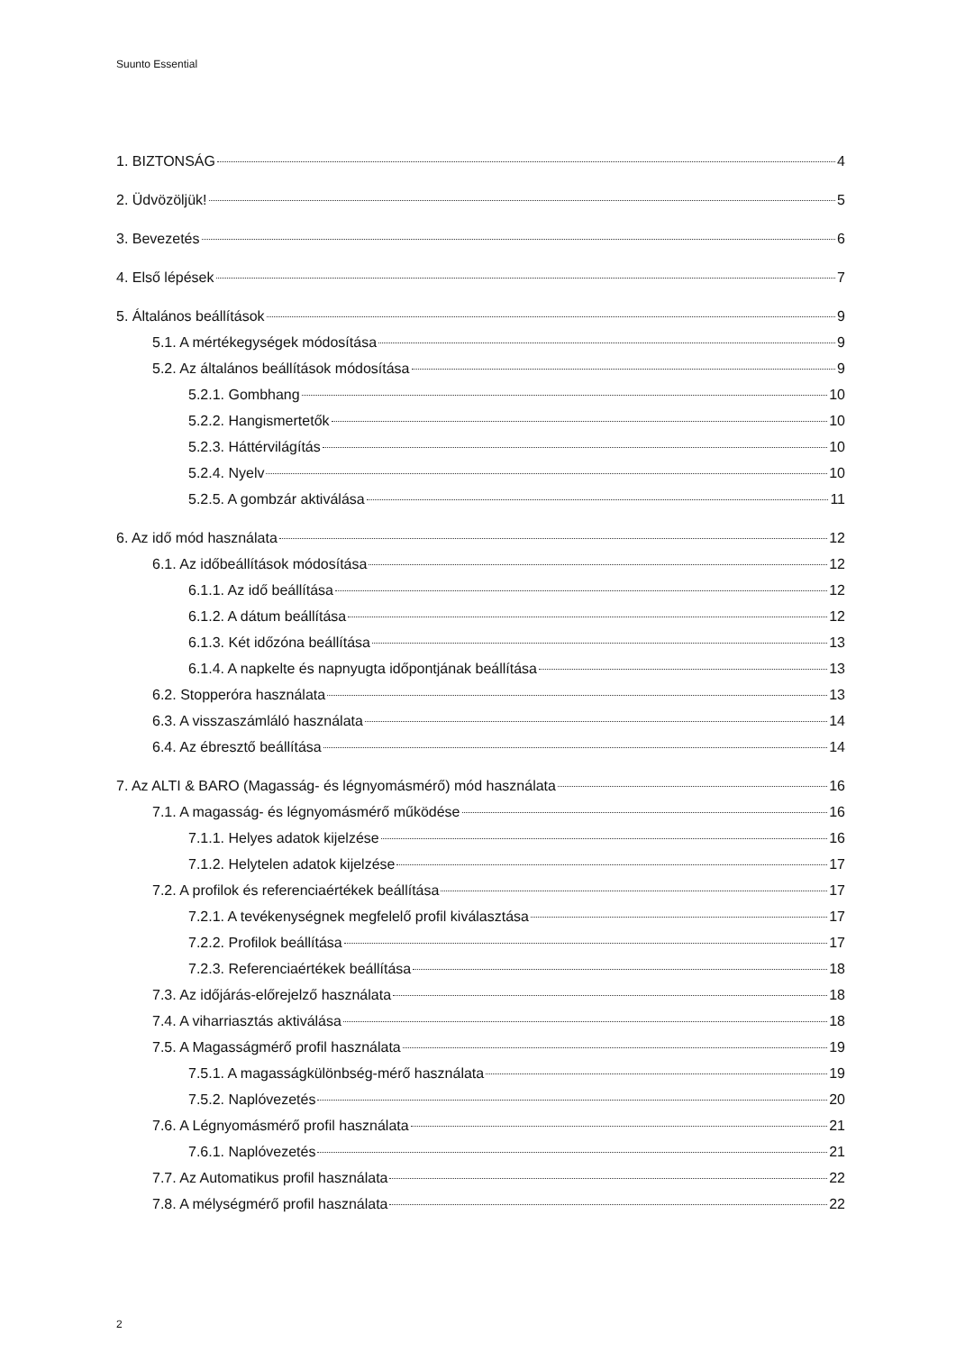Suunto Essential
1. BIZTONSÁG 4
2. Üdvözöljük! 5
3. Bevezetés 6
4. Első lépések 7
5. Általános beállítások 9
5.1. A mértékegységek módosítása 9
5.2. Az általános beállítások módosítása 9
5.2.1. Gombhang 10
5.2.2. Hangismertetők 10
5.2.3. Háttérvilágítás 10
5.2.4. Nyelv 10
5.2.5. A gombzár aktiválása 11
6. Az idő mód használata 12
6.1. Az időbeállítások módosítása 12
6.1.1. Az idő beállítása 12
6.1.2. A dátum beállítása 12
6.1.3. Két időzóna beállítása 13
6.1.4. A napkelte és napnyugta időpontjának beállítása 13
6.2. Stopperóra használata 13
6.3. A visszaszámláló használata 14
6.4. Az ébresztő beállítása 14
7. Az ALTI & BARO (Magasság- és légnyomásmérő) mód használata 16
7.1. A magasság- és légnyomásmérő működése 16
7.1.1. Helyes adatok kijelzése 16
7.1.2. Helytelen adatok kijelzése 17
7.2. A profilok és referenciaértékek beállítása 17
7.2.1. A tevékenységnek megfelelő profil kiválasztása 17
7.2.2. Profilok beállítása 17
7.2.3. Referenciaértékek beállítása 18
7.3. Az időjárás-előrejelző használata 18
7.4. A viharriasztás aktiválása 18
7.5. A Magasságmérő profil használata 19
7.5.1. A magasságkülönbség-mérő használata 19
7.5.2. Naplóvezetés 20
7.6. A Légnyomásmérő profil használata 21
7.6.1. Naplóvezetés 21
7.7. Az Automatikus profil használata 22
7.8. A mélységmérő profil használata 22
2